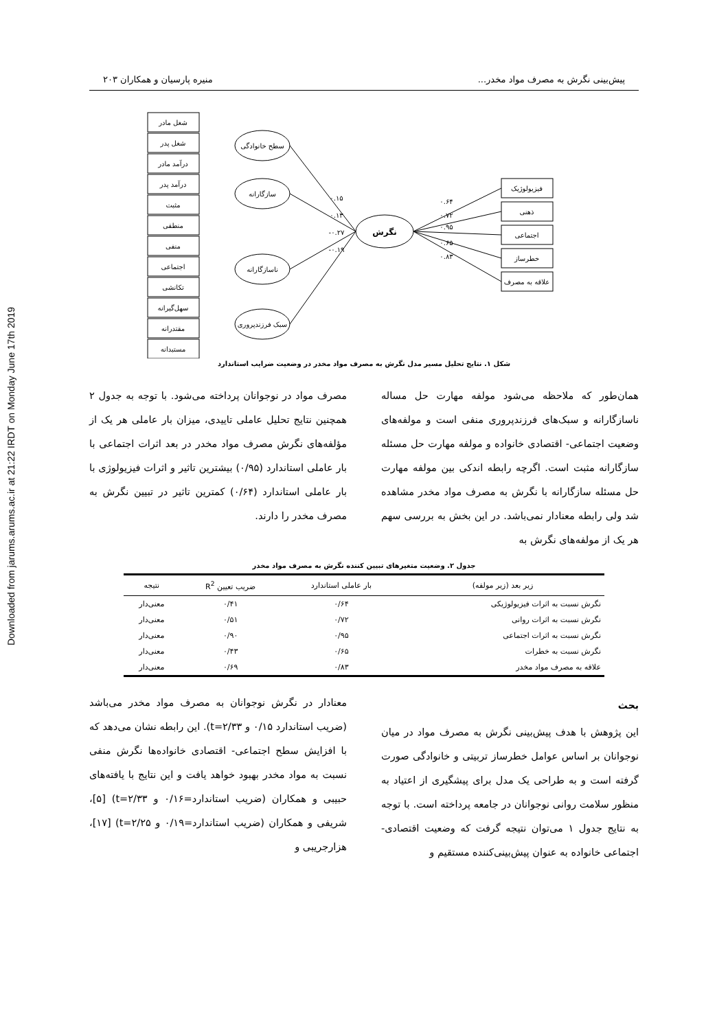Downloaded from jarums.arums.ac.ir at 21:22 IRDT on Monday June 17th 2019
پیش‌بینی نگرش به مصرف مواد مخدر... منیره پارسیان و همکاران ۲۰۳
شغل مادر
شغل پدر
درآمد مادر
درآمد پدر
مثبت
منطقی
منفی
اجتماعی
تکانشی
سهل‌گیرانه
مقتدرانه
مستبدانه
سطح خانوادگی
سازگارانه
ناسازگارانه
سبک فرزندپروری
نگرش
فیزیولوژیک
ذهنی
اجتماعی
خطرساز
علاقه به مصرف
۰.۱۵
۰.۱۳
-۰.۲۷
-۰.۱۹
۰.۶۴
۰.۷۲
۰.۹۵
۰.۶۵
۰.۸۳
شکل ۱. نتایج تحلیل مسیر مدل نگرش به مصرف مواد مخدر در وضعیت ضرایب استاندارد
همان‌طور که ملاحظه می‌شود مولفه مهارت حل مساله ناسازگارانه و سبک‌های فرزندپروری منفی است و مولفه‌های وضعیت اجتماعی- اقتصادی خانواده و مولفه مهارت حل مسئله سازگارانه مثبت است. اگرچه رابطه اندکی بین مولفه مهارت حل مسئله سازگارانه با نگرش به مصرف مواد مخدر مشاهده شد ولی رابطه معنادار نمی‌باشد. در این بخش به بررسی سهم هر یک از مولفه‌های نگرش به
مصرف مواد در نوجوانان پرداخته می‌شود. با توجه به جدول ۲ همچنین نتایج تحلیل عاملی تاییدی، میزان بار عاملی هر یک از مؤلفه‌های نگرش مصرف مواد مخدر در بعد اثرات اجتماعی با بار عاملی استاندارد (۰/۹۵) بیشترین تاثیر و اثرات فیزیولوژی با بار عاملی استاندارد (۰/۶۴) کمترین تاثیر در تبیین نگرش به مصرف مخدر را دارند.
جدول ۲. وضعیت متغیرهای تبیین کننده نگرش به مصرف مواد مخدر
| زیر بعد (زیر مولفه) | بار عاملی استاندارد | ضریب تعیین R<sup>2</sup> | نتیجه |
| --- | --- | --- | --- |
| نگرش نسبت به اثرات فیزیولوژیکی | ۰/۶۴ | ۰/۴۱ | معنی‌دار |
| نگرش نسبت به اثرات روانی | ۰/۷۲ | ۰/۵۱ | معنی‌دار |
| نگرش نسبت به اثرات اجتماعی | ۰/۹۵ | ۰/۹۰ | معنی‌دار |
| نگرش نسبت به خطرات | ۰/۶۵ | ۰/۴۳ | معنی‌دار |
| علاقه به مصرف مواد مخدر | ۰/۸۳ | ۰/۶۹ | معنی‌دار |
بحث
این پژوهش با هدف پیش‌بینی نگرش به مصرف مواد در میان نوجوانان بر اساس عوامل خطرساز تربیتی و خانوادگی صورت گرفته است و به طراحی یک مدل برای پیشگیری از اعتیاد به منظور سلامت روانی نوجوانان در جامعه پرداخته است. با توجه به نتایج جدول ۱ می‌توان نتیجه گرفت که وضعیت اقتصادی- اجتماعی خانواده به عنوان پیش‌بینی‌کننده مستقیم و
معنادار در نگرش نوجوانان به مصرف مواد مخدر می‌باشد (ضریب استاندارد ۰/۱۵ و t=۲/۳۳). این رابطه نشان می‌دهد که با افزایش سطح اجتماعی- اقتصادی خانواده‌ها نگرش منفی نسبت به مواد مخدر بهبود خواهد یافت و این نتایج با یافته‌های حبیبی و همکاران (ضریب استاندارد=۰/۱۶ و t=۲/۳۳) [۵]، شریفی و همکاران (ضریب استاندارد=۰/۱۹ و t=۲/۲۵) [۱۷]، هزارجریبی و